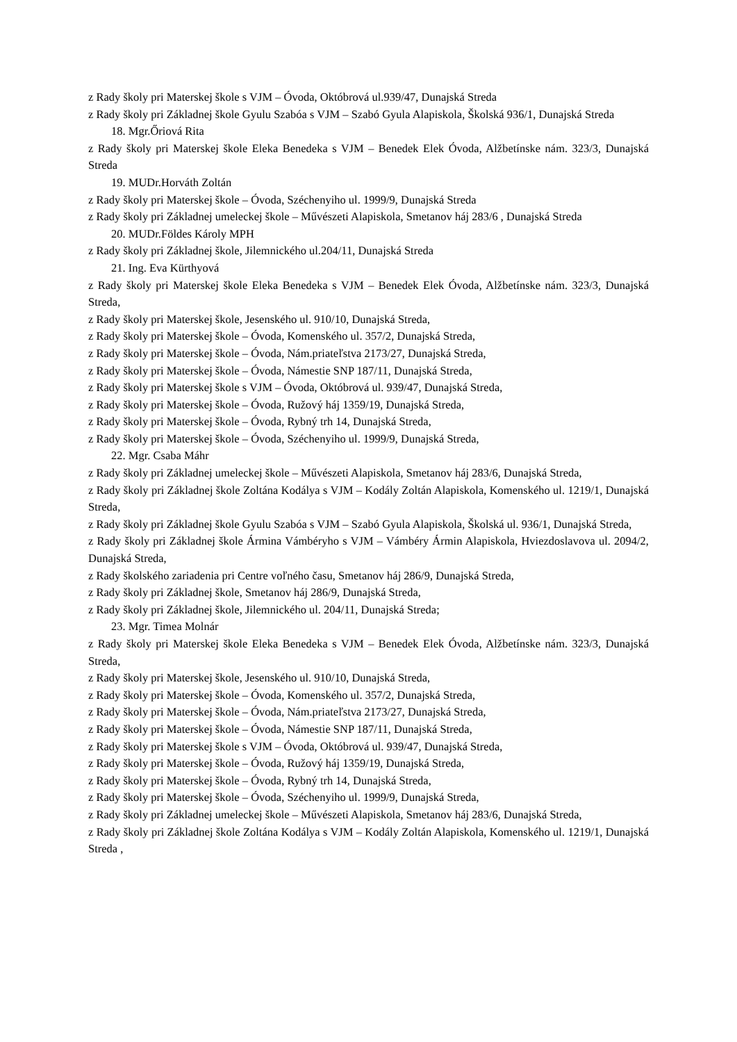z Rady školy pri Materskej škole s VJM – Óvoda, Októbrová ul.939/47, Dunajská Streda
z Rady školy pri Základnej škole Gyulu Szabóa s VJM – Szabó Gyula Alapiskola, Školská 936/1, Dunajská Streda
18. Mgr.Őriová Rita
z Rady školy pri Materskej škole Eleka Benedeka s VJM – Benedek Elek Óvoda, Alžbetínske nám. 323/3, Dunajská Streda
19. MUDr.Horváth Zoltán
z Rady školy pri Materskej škole – Óvoda, Széchenyiho ul. 1999/9, Dunajská Streda
z Rady školy pri Základnej umeleckej škole – Művészeti Alapiskola, Smetanov háj 283/6 , Dunajská Streda
20. MUDr.Földes Károly MPH
z Rady školy pri Základnej škole, Jilemnického ul.204/11, Dunajská Streda
21. Ing. Eva Kürthyová
z Rady školy pri Materskej škole Eleka Benedeka s VJM – Benedek Elek Óvoda, Alžbetínske nám. 323/3, Dunajská Streda,
z Rady školy pri Materskej škole, Jesenského ul. 910/10, Dunajská Streda,
z Rady školy pri Materskej škole – Óvoda, Komenského ul. 357/2, Dunajská Streda,
z Rady školy pri Materskej škole – Óvoda, Nám.priateľstva 2173/27, Dunajská Streda,
z Rady školy pri Materskej škole – Óvoda, Námestie SNP 187/11, Dunajská Streda,
z Rady školy pri Materskej škole s VJM – Óvoda, Októbrová ul. 939/47, Dunajská Streda,
z Rady školy pri Materskej škole – Óvoda, Ružový háj 1359/19, Dunajská Streda,
z Rady školy pri Materskej škole – Óvoda, Rybný trh 14, Dunajská Streda,
z Rady školy pri Materskej škole – Óvoda, Széchenyiho ul. 1999/9, Dunajská Streda,
22. Mgr. Csaba Máhr
z Rady školy pri Základnej umeleckej škole – Művészeti Alapiskola, Smetanov háj 283/6, Dunajská Streda,
z Rady školy pri Základnej škole Zoltána Kodálya s VJM – Kodály Zoltán Alapiskola, Komenského ul. 1219/1, Dunajská Streda,
z Rady školy pri Základnej škole Gyulu Szabóa s VJM – Szabó Gyula Alapiskola, Školská ul. 936/1, Dunajská Streda,
z Rady školy pri Základnej škole Ármina Vámbéryho s VJM – Vámbéry Ármin Alapiskola, Hviezdoslavova ul. 2094/2, Dunajská Streda,
z Rady školského zariadenia pri Centre voľného času, Smetanov háj 286/9, Dunajská Streda,
z Rady školy pri Základnej škole, Smetanov háj 286/9, Dunajská Streda,
z Rady školy pri Základnej škole, Jilemnického ul. 204/11, Dunajská Streda;
23. Mgr. Timea Molnár
z Rady školy pri Materskej škole Eleka Benedeka s VJM – Benedek Elek Óvoda, Alžbetínske nám. 323/3, Dunajská Streda,
z Rady školy pri Materskej škole, Jesenského ul. 910/10, Dunajská Streda,
z Rady školy pri Materskej škole – Óvoda, Komenského ul. 357/2, Dunajská Streda,
z Rady školy pri Materskej škole – Óvoda, Nám.priateľstva 2173/27, Dunajská Streda,
z Rady školy pri Materskej škole – Óvoda, Námestie SNP 187/11, Dunajská Streda,
z Rady školy pri Materskej škole s VJM – Óvoda, Októbrová ul. 939/47, Dunajská Streda,
z Rady školy pri Materskej škole – Óvoda, Ružový háj 1359/19, Dunajská Streda,
z Rady školy pri Materskej škole – Óvoda, Rybný trh 14, Dunajská Streda,
z Rady školy pri Materskej škole – Óvoda, Széchenyiho ul. 1999/9, Dunajská Streda,
z Rady školy pri Základnej umeleckej škole – Művészeti Alapiskola, Smetanov háj 283/6, Dunajská Streda,
z Rady školy pri Základnej škole Zoltána Kodálya s VJM – Kodály Zoltán Alapiskola, Komenského ul. 1219/1, Dunajská Streda ,